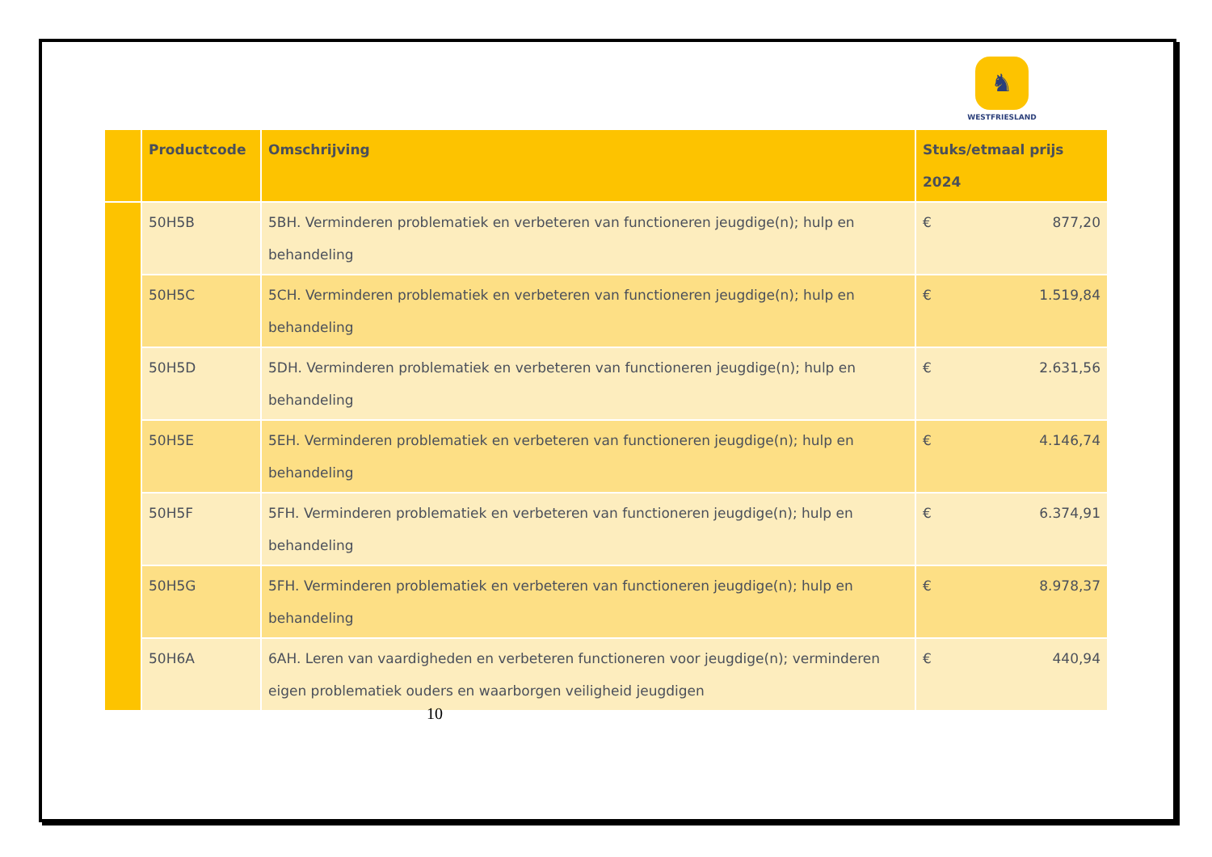♞
WESTFRIESLAND
| | Productcode | Omschrijving | Stuks/etmaal prijs 2024 |
| --- | --- | --- | --- |
| | 50H5B | 5BH. Verminderen problematiek en verbeteren van functioneren jeugdige(n); hulp en behandeling | € 877,20 |
| | 50H5C | 5CH. Verminderen problematiek en verbeteren van functioneren jeugdige(n); hulp en behandeling | € 1.519,84 |
| | 50H5D | 5DH. Verminderen problematiek en verbeteren van functioneren jeugdige(n); hulp en behandeling | € 2.631,56 |
| | 50H5E | 5EH. Verminderen problematiek en verbeteren van functioneren jeugdige(n); hulp en behandeling | € 4.146,74 |
| | 50H5F | 5FH. Verminderen problematiek en verbeteren van functioneren jeugdige(n); hulp en behandeling | € 6.374,91 |
| | 50H5G | 5FH. Verminderen problematiek en verbeteren van functioneren jeugdige(n); hulp en behandeling | € 8.978,37 |
| | 50H6A | 6AH. Leren van vaardigheden en verbeteren functioneren voor jeugdige(n); verminderen eigen problematiek ouders en waarborgen veiligheid jeugdigen | € 440,94 |
10